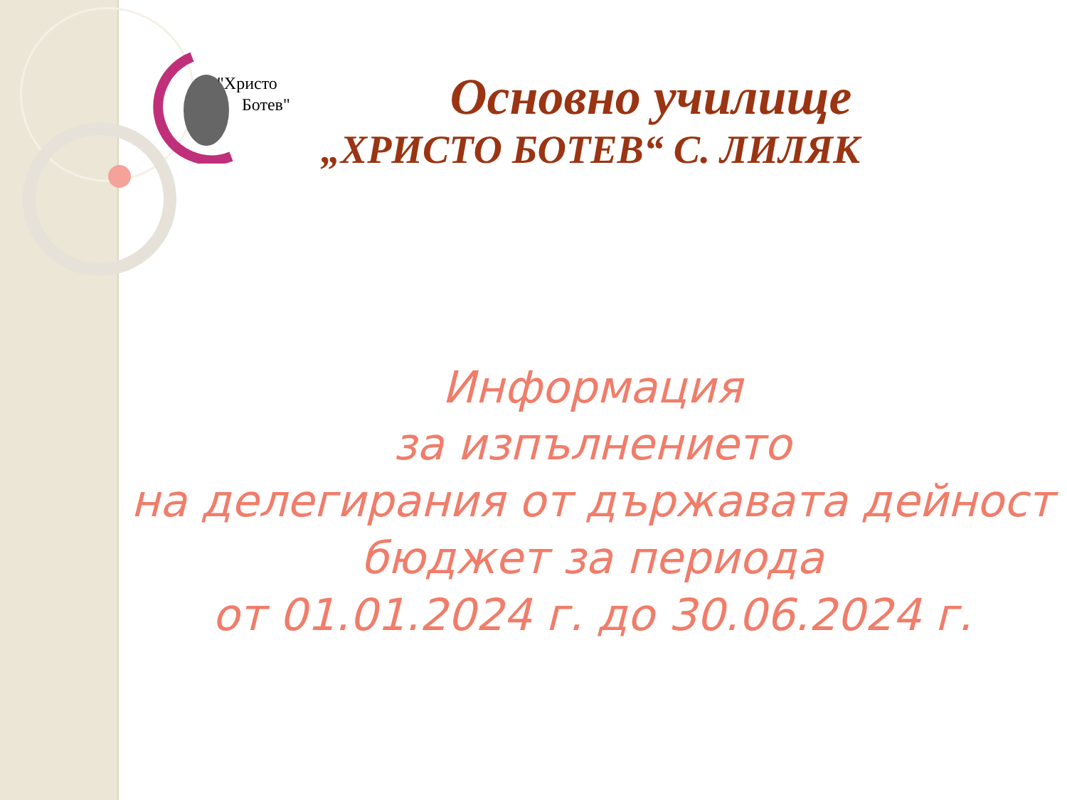"Христо
Ботев"
Основно училище
„ХРИСТО БОТЕВ“ С. ЛИЛЯК
Информация
за изпълнението
на делегирания от държавата дейност
бюджет за периода
от 01.01.2024 г. до 30.06.2024 г.